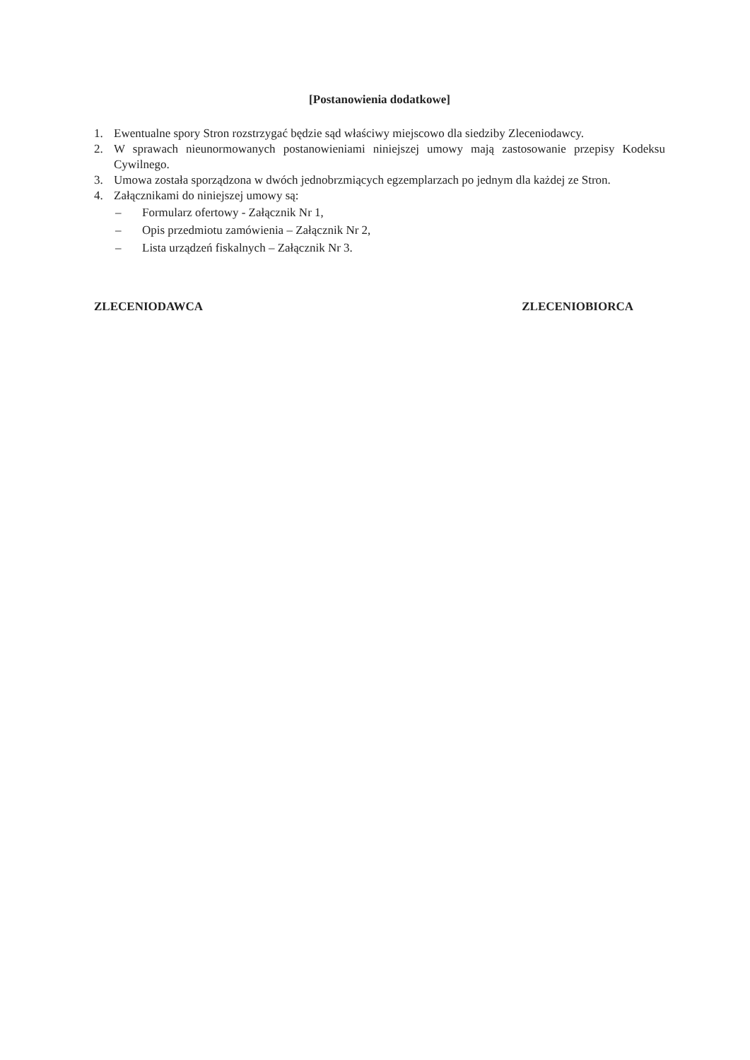[Postanowienia dodatkowe]
1. Ewentualne spory Stron rozstrzygać będzie sąd właściwy miejscowo dla siedziby Zleceniodawcy.
2. W sprawach nieunormowanych postanowieniami niniejszej umowy mają zastosowanie przepisy Kodeksu Cywilnego.
3. Umowa została sporządzona w dwóch jednobrzmiących egzemplarzach po jednym dla każdej ze Stron.
4. Załącznikami do niniejszej umowy są:
– Formularz ofertowy - Załącznik Nr 1,
– Opis przedmiotu zamówienia – Załącznik Nr 2,
– Lista urządzeń fiskalnych – Załącznik Nr 3.
ZLECENIODAWCA ZLECENIOBIORCA